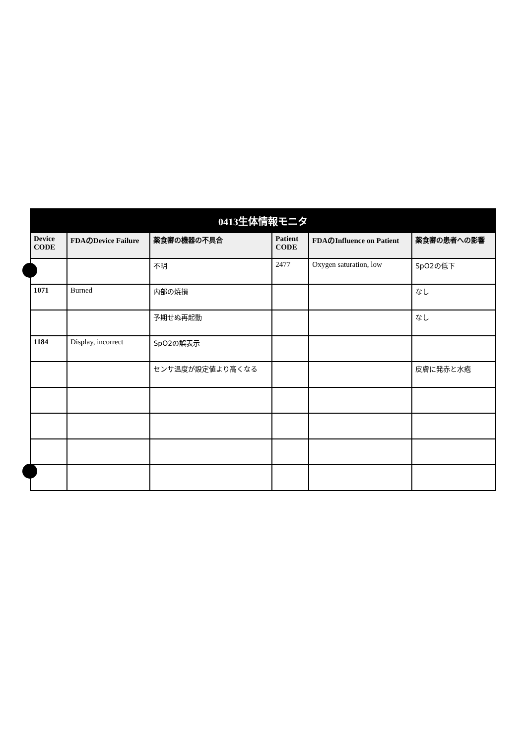| 0413生体情報モニタ | | | | | |
| Device CODE | FDAのDevice Failure | 薬食審の機器の不具合 | Patient CODE | FDAのInfluence on Patient | 薬食審の患者への影響 |
| | | 不明 | 2477 | Oxygen saturation, low | SpO2の低下 |
| 1071 | Burned | 内部の焼損 | | | なし |
| | | 予期せぬ再起動 | | | なし |
| 1184 | Display, incorrect | SpO2の誤表示 | | | |
| | | センサ温度が設定値より高くなる | | | 皮膚に発赤と水疱 |